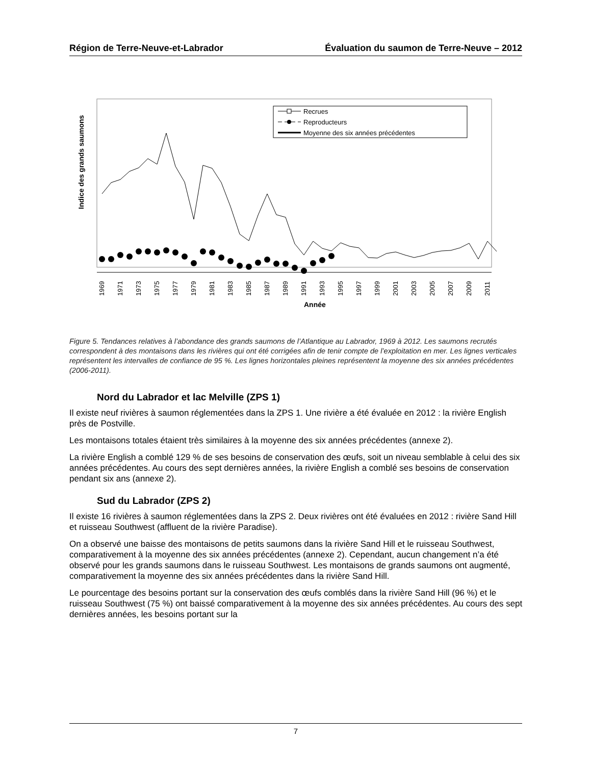Région de Terre-Neuve-et-Labrador Évaluation du saumon de Terre-Neuve – 2012
Indice des grands saumons
Recrues
Reproducteurs
Moyenne des six années précédentes
1969
1971
1973
1975
1977
1979
1981
1983
1985
1987
1989
1991
1993
1995
1997
1999
2001
2003
2005
2007
2009
2011
Année
Figure 5. Tendances relatives à l’abondance des grands saumons de l’Atlantique au Labrador, 1969 à 2012. Les saumons recrutés correspondent à des montaisons dans les rivières qui ont été corrigées afin de tenir compte de l’exploitation en mer. Les lignes verticales représentent les intervalles de confiance de 95 %. Les lignes horizontales pleines représentent la moyenne des six années précédentes (2006-2011).
Nord du Labrador et lac Melville (ZPS 1)
Il existe neuf rivières à saumon réglementées dans la ZPS 1. Une rivière a été évaluée en 2012 : la rivière English près de Postville.
Les montaisons totales étaient très similaires à la moyenne des six années précédentes (annexe 2).
La rivière English a comblé 129 % de ses besoins de conservation des œufs, soit un niveau semblable à celui des six années précédentes. Au cours des sept dernières années, la rivière English a comblé ses besoins de conservation pendant six ans (annexe 2).
Sud du Labrador (ZPS 2)
Il existe 16 rivières à saumon réglementées dans la ZPS 2. Deux rivières ont été évaluées en 2012 : rivière Sand Hill et ruisseau Southwest (affluent de la rivière Paradise).
On a observé une baisse des montaisons de petits saumons dans la rivière Sand Hill et le ruisseau Southwest, comparativement à la moyenne des six années précédentes (annexe 2). Cependant, aucun changement n’a été observé pour les grands saumons dans le ruisseau Southwest. Les montaisons de grands saumons ont augmenté, comparativement la moyenne des six années précédentes dans la rivière Sand Hill.
Le pourcentage des besoins portant sur la conservation des œufs comblés dans la rivière Sand Hill (96 %) et le ruisseau Southwest (75 %) ont baissé comparativement à la moyenne des six années précédentes. Au cours des sept dernières années, les besoins portant sur la
7